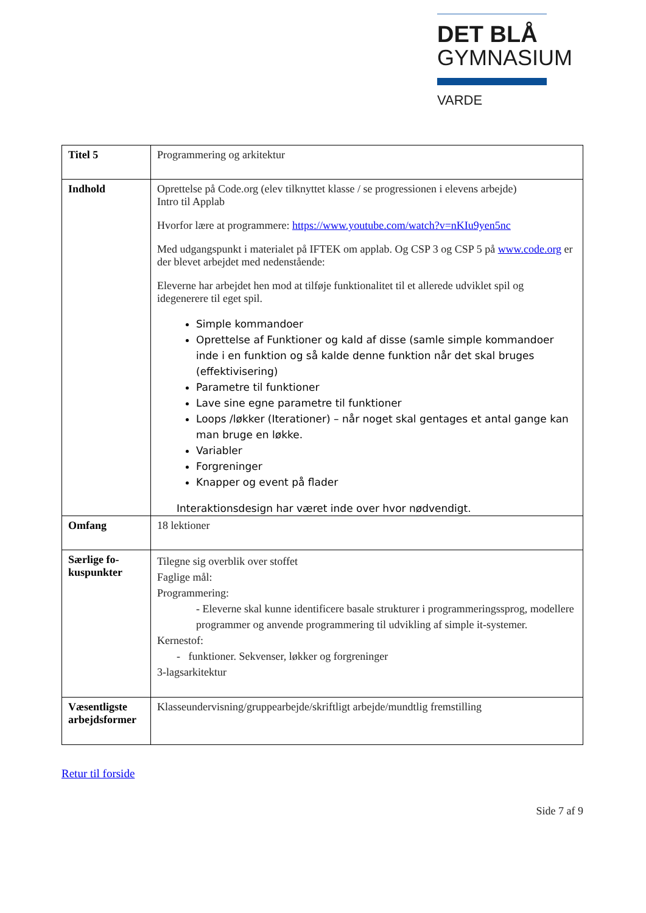DET BLÅ
GYMNASIUM
VARDE
| Titel 5 | Programmering og arkitektur |
| Indhold | Oprettelse på Code.org (elev tilknyttet klasse / se progressionen i elevens arbejde) Intro til Applab Hvorfor lære at programmere: https://www.youtube.com/watch?v=nKIu9yen5nc Med udgangspunkt i materialet på IFTEK om applab. Og CSP 3 og CSP 5 på www.code.org er der blevet arbejdet med nedenstående: Eleverne har arbejdet hen mod at tilføje funktionalitet til et allerede udviklet spil og idegenerere til eget spil. Simple kommandoer Oprettelse af Funktioner og kald af disse (samle simple kommandoer inde i en funktion og så kalde denne funktion når det skal bruges (effektivisering) Parametre til funktioner Lave sine egne parametre til funktioner Loops /løkker (Iterationer) – når noget skal gentages et antal gange kan man bruge en løkke. Variabler Forgreninger Knapper og event på flader Interaktionsdesign har været inde over hvor nødvendigt. |
| Omfang | 18 lektioner |
| Særlige fo- kuspunkter | Tilegne sig overblik over stoffet Faglige mål: Programmering: - Eleverne skal kunne identificere basale strukturer i programmeringssprog, modellere programmer og anvende programmering til udvikling af simple it-systemer. Kernestof: - funktioner. Sekvenser, løkker og forgreninger 3-lagsarkitektur |
| Væsentligste arbejdsformer | Klasseundervisning/gruppearbejde/skriftligt arbejde/mundtlig fremstilling |
Retur til forside
Side 7 af 9